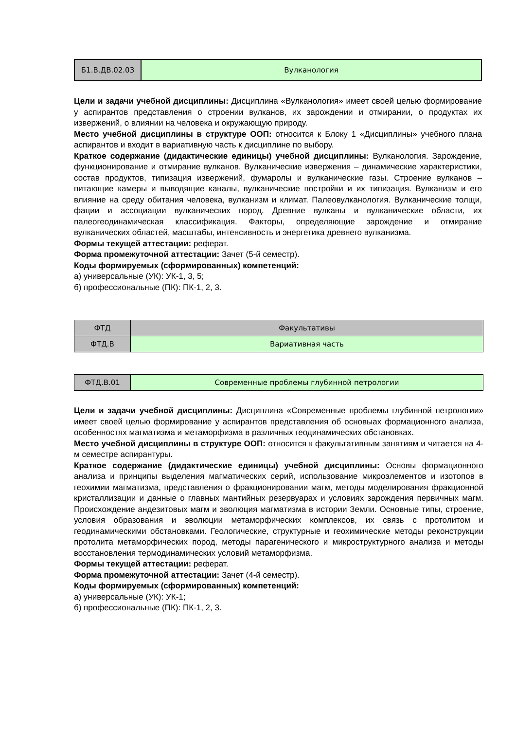| Б1.В.ДВ.02.03 | Вулканология |
Цели и задачи учебной дисциплины: Дисциплина «Вулканология» имеет своей целью формирование у аспирантов представления о строении вулканов, их зарождении и отмирании, о продуктах их извержений, о влиянии на человека и окружающую природу.
Место учебной дисциплины в структуре ООП: относится к Блоку 1 «Дисциплины» учебного плана аспирантов и входит в вариативную часть к дисциплине по выбору.
Краткое содержание (дидактические единицы) учебной дисциплины: Вулканология. Зарождение, функционирование и отмирание вулканов. Вулканические извержения – динамические характеристики, состав продуктов, типизация извержений, фумаролы и вулканические газы. Строение вулканов – питающие камеры и выводящие каналы, вулканические постройки и их типизация. Вулканизм и его влияние на среду обитания человека, вулканизм и климат. Палеовулканология. Вулканические толщи, фации и ассоциации вулканических пород. Древние вулканы и вулканические области, их палеогеодинамическая классификация. Факторы, определяющие зарождение и отмирание вулканических областей, масштабы, интенсивность и энергетика древнего вулканизма.
Формы текущей аттестации: реферат.
Форма промежуточной аттестации: Зачет (5-й семестр).
Коды формируемых (сформированных) компетенций:
а) универсальные (УК): УК-1, 3, 5;
б) профессиональные (ПК): ПК-1, 2, 3.
| ФТД | Факультативы |
| ФТД.В | Вариативная часть |
| ФТД.В.01 | Современные проблемы глубинной петрологии |
Цели и задачи учебной дисциплины: Дисциплина «Современные проблемы глубинной петрологии» имеет своей целью формирование у аспирантов представления об основыах формационного анализа, особенностях магматизма и метаморфизма в различных геодинамических обстановках.
Место учебной дисциплины в структуре ООП: относится к факультативным занятиям и читается на 4-м семестре аспирантуры.
Краткое содержание (дидактические единицы) учебной дисциплины: Основы формационного анализа и принципы выделения магматических серий, использование микроэлементов и изотопов в геохимии магматизма, представления о фракционировании магм, методы моделирования фракционной кристаллизации и данные о главных мантийных резервуарах и условиях зарождения первичных магм. Происхождение андезитовых магм и эволюция магматизма в истории Земли. Основные типы, строение, условия образования и эволюции метаморфических комплексов, их связь с протолитом и геодинамическими обстановками. Геологические, структурные и геохимические методы реконструкции протолита метаморфических пород, методы парагенического и микроструктурного анализа и методы восстановления термодинамических условий метаморфизма.
Формы текущей аттестации: реферат.
Форма промежуточной аттестации: Зачет (4-й семестр).
Коды формируемых (сформированных) компетенций:
а) универсальные (УК): УК-1;
б) профессиональные (ПК): ПК-1, 2, 3.